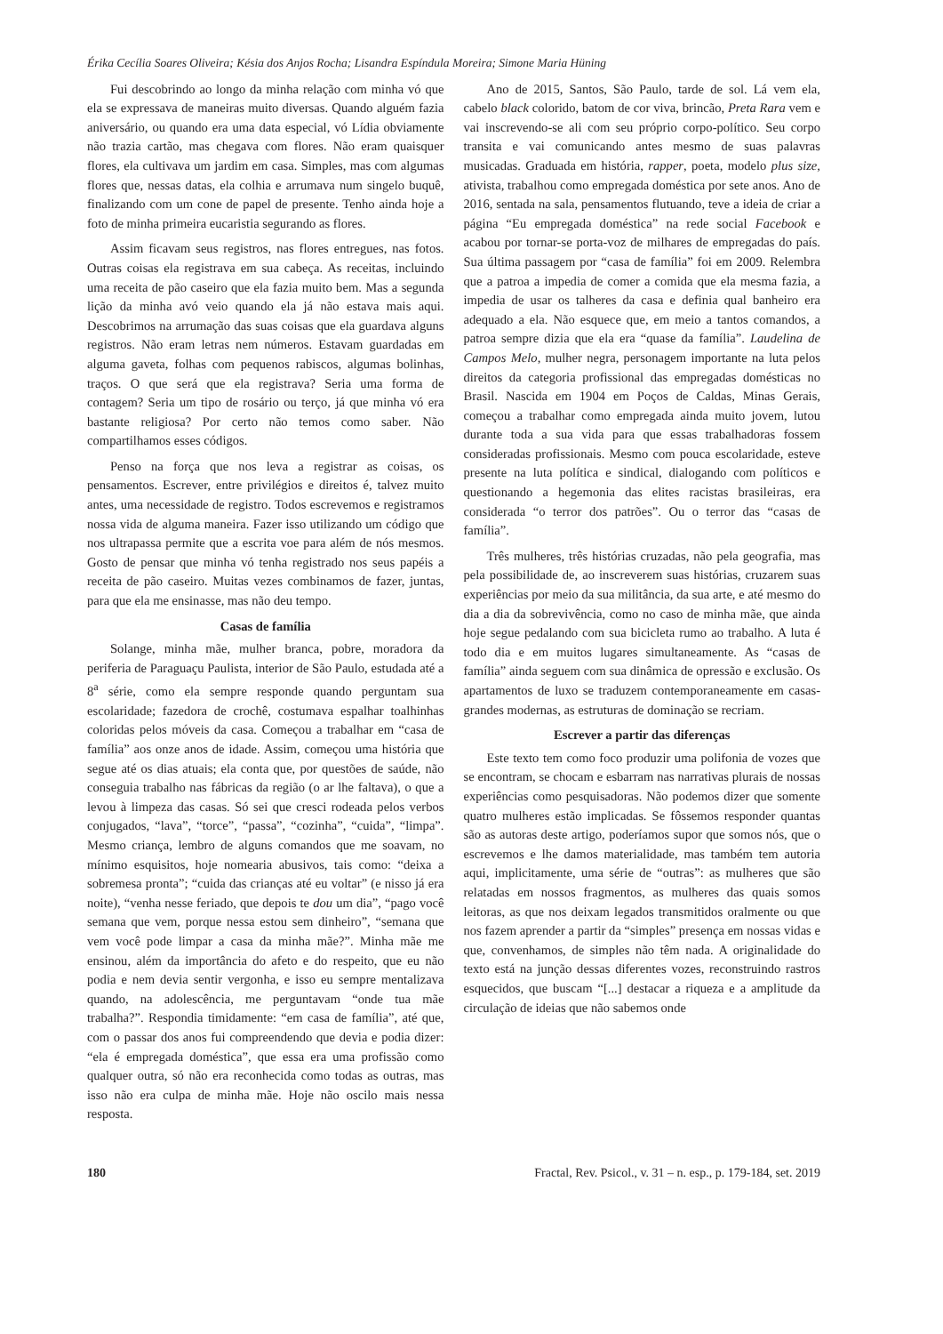Érika Cecília Soares Oliveira; Késia dos Anjos Rocha; Lisandra Espíndula Moreira; Simone Maria Hüning
Fui descobrindo ao longo da minha relação com minha vó que ela se expressava de maneiras muito diversas. Quando alguém fazia aniversário, ou quando era uma data especial, vó Lídia obviamente não trazia cartão, mas chegava com flores. Não eram quaisquer flores, ela cultivava um jardim em casa. Simples, mas com algumas flores que, nessas datas, ela colhia e arrumava num singelo buquê, finalizando com um cone de papel de presente. Tenho ainda hoje a foto de minha primeira eucaristia segurando as flores.
Assim ficavam seus registros, nas flores entregues, nas fotos. Outras coisas ela registrava em sua cabeça. As receitas, incluindo uma receita de pão caseiro que ela fazia muito bem. Mas a segunda lição da minha avó veio quando ela já não estava mais aqui. Descobrimos na arrumação das suas coisas que ela guardava alguns registros. Não eram letras nem números. Estavam guardadas em alguma gaveta, folhas com pequenos rabiscos, algumas bolinhas, traços. O que será que ela registrava? Seria uma forma de contagem? Seria um tipo de rosário ou terço, já que minha vó era bastante religiosa? Por certo não temos como saber. Não compartilhamos esses códigos.
Penso na força que nos leva a registrar as coisas, os pensamentos. Escrever, entre privilégios e direitos é, talvez muito antes, uma necessidade de registro. Todos escrevemos e registramos nossa vida de alguma maneira. Fazer isso utilizando um código que nos ultrapassa permite que a escrita voe para além de nós mesmos. Gosto de pensar que minha vó tenha registrado nos seus papéis a receita de pão caseiro. Muitas vezes combinamos de fazer, juntas, para que ela me ensinasse, mas não deu tempo.
Casas de família
Solange, minha mãe, mulher branca, pobre, moradora da periferia de Paraguaçu Paulista, interior de São Paulo, estudada até a 8<sup>a</sup> série, como ela sempre responde quando perguntam sua escolaridade; fazedora de crochê, costumava espalhar toalhinhas coloridas pelos móveis da casa. Começou a trabalhar em “casa de família” aos onze anos de idade. Assim, começou uma história que segue até os dias atuais; ela conta que, por questões de saúde, não conseguia trabalho nas fábricas da região (o ar lhe faltava), o que a levou à limpeza das casas. Só sei que cresci rodeada pelos verbos conjugados, “lava”, “torce”, “passa”, “cozinha”, “cuida”, “limpa”. Mesmo criança, lembro de alguns comandos que me soavam, no mínimo esquisitos, hoje nomearia abusivos, tais como: “deixa a sobremesa pronta”; “cuida das crianças até eu voltar” (e nisso já era noite), “venha nesse feriado, que depois te dou um dia”, “pago você semana que vem, porque nessa estou sem dinheiro”, “semana que vem você pode limpar a casa da minha mãe?”. Minha mãe me ensinou, além da importância do afeto e do respeito, que eu não podia e nem devia sentir vergonha, e isso eu sempre mentalizava quando, na adolescência, me perguntavam “onde tua mãe trabalha?”. Respondia timidamente: “em casa de família”, até que, com o passar dos anos fui compreendendo que devia e podia dizer: “ela é empregada doméstica”, que essa era uma profissão como qualquer outra, só não era reconhecida como todas as outras, mas isso não era culpa de minha mãe. Hoje não oscilo mais nessa resposta.
Ano de 2015, Santos, São Paulo, tarde de sol. Lá vem ela, cabelo black colorido, batom de cor viva, brincão, Preta Rara vem e vai inscrevendo-se ali com seu próprio corpo-político. Seu corpo transita e vai comunicando antes mesmo de suas palavras musicadas. Graduada em história, rapper, poeta, modelo plus size, ativista, trabalhou como empregada doméstica por sete anos. Ano de 2016, sentada na sala, pensamentos flutuando, teve a ideia de criar a página “Eu empregada doméstica” na rede social Facebook e acabou por tornar-se porta-voz de milhares de empregadas do país. Sua última passagem por “casa de família” foi em 2009. Relembra que a patroa a impedia de comer a comida que ela mesma fazia, a impedia de usar os talheres da casa e definia qual banheiro era adequado a ela. Não esquece que, em meio a tantos comandos, a patroa sempre dizia que ela era “quase da família”. Laudelina de Campos Melo, mulher negra, personagem importante na luta pelos direitos da categoria profissional das empregadas domésticas no Brasil. Nascida em 1904 em Poços de Caldas, Minas Gerais, começou a trabalhar como empregada ainda muito jovem, lutou durante toda a sua vida para que essas trabalhadoras fossem consideradas profissionais. Mesmo com pouca escolaridade, esteve presente na luta política e sindical, dialogando com políticos e questionando a hegemonia das elites racistas brasileiras, era considerada “o terror dos patrões”. Ou o terror das “casas de família”.
Três mulheres, três histórias cruzadas, não pela geografia, mas pela possibilidade de, ao inscreverem suas histórias, cruzarem suas experiências por meio da sua militância, da sua arte, e até mesmo do dia a dia da sobrevivência, como no caso de minha mãe, que ainda hoje segue pedalando com sua bicicleta rumo ao trabalho. A luta é todo dia e em muitos lugares simultaneamente. As “casas de família” ainda seguem com sua dinâmica de opressão e exclusão. Os apartamentos de luxo se traduzem contemporaneamente em casas-grandes modernas, as estruturas de dominação se recriam.
Escrever a partir das diferenças
Este texto tem como foco produzir uma polifonia de vozes que se encontram, se chocam e esbarram nas narrativas plurais de nossas experiências como pesquisadoras. Não podemos dizer que somente quatro mulheres estão implicadas. Se fôssemos responder quantas são as autoras deste artigo, poderíamos supor que somos nós, que o escrevemos e lhe damos materialidade, mas também tem autoria aqui, implicitamente, uma série de “outras”: as mulheres que são relatadas em nossos fragmentos, as mulheres das quais somos leitoras, as que nos deixam legados transmitidos oralmente ou que nos fazem aprender a partir da “simples” presença em nossas vidas e que, convenhamos, de simples não têm nada. A originalidade do texto está na junção dessas diferentes vozes, reconstruindo rastros esquecidos, que buscam “[...] destacar a riqueza e a amplitude da circulação de ideias que não sabemos onde
180 Fractal, Rev. Psicol., v. 31 – n. esp., p. 179-184, set. 2019